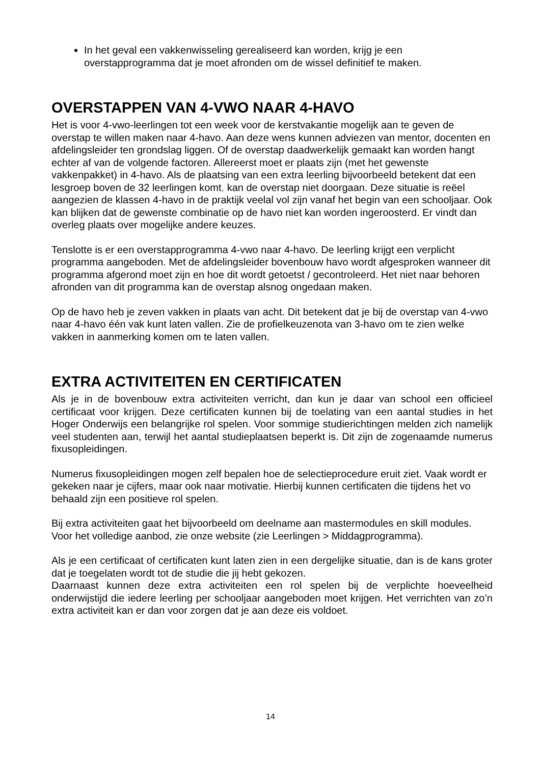In het geval een vakkenwisseling gerealiseerd kan worden, krijg je een overstapprogramma dat je moet afronden om de wissel definitief te maken.
OVERSTAPPEN VAN 4-VWO NAAR 4-HAVO
Het is voor 4-vwo-leerlingen tot een week voor de kerstvakantie mogelijk aan te geven de overstap te willen maken naar 4-havo. Aan deze wens kunnen adviezen van mentor, docenten en afdelingsleider ten grondslag liggen. Of de overstap daadwerkelijk gemaakt kan worden hangt echter af van de volgende factoren. Allereerst moet er plaats zijn (met het gewenste vakkenpakket) in 4-havo. Als de plaatsing van een extra leerling bijvoorbeeld betekent dat een lesgroep boven de 32 leerlingen komt, kan de overstap niet doorgaan. Deze situatie is reëel aangezien de klassen 4-havo in de praktijk veelal vol zijn vanaf het begin van een schooljaar. Ook kan blijken dat de gewenste combinatie op de havo niet kan worden ingeroosterd. Er vindt dan overleg plaats over mogelijke andere keuzes.
Tenslotte is er een overstapprogramma 4-vwo naar 4-havo. De leerling krijgt een verplicht programma aangeboden. Met de afdelingsleider bovenbouw havo wordt afgesproken wanneer dit programma afgerond moet zijn en hoe dit wordt getoetst / gecontroleerd. Het niet naar behoren afronden van dit programma kan de overstap alsnog ongedaan maken.
Op de havo heb je zeven vakken in plaats van acht. Dit betekent dat je bij de overstap van 4-vwo naar 4-havo één vak kunt laten vallen. Zie de profielkeuzenota van 3-havo om te zien welke vakken in aanmerking komen om te laten vallen.
EXTRA ACTIVITEITEN EN CERTIFICATEN
Als je in de bovenbouw extra activiteiten verricht, dan kun je daar van school een officieel certificaat voor krijgen. Deze certificaten kunnen bij de toelating van een aantal studies in het Hoger Onderwijs een belangrijke rol spelen. Voor sommige studierichtingen melden zich namelijk veel studenten aan, terwijl het aantal studieplaatsen beperkt is. Dit zijn de zogenaamde numerus fixusopleidingen.
Numerus fixusopleidingen mogen zelf bepalen hoe de selectieprocedure eruit ziet. Vaak wordt er gekeken naar je cijfers, maar ook naar motivatie. Hierbij kunnen certificaten die tijdens het vo behaald zijn een positieve rol spelen.
Bij extra activiteiten gaat het bijvoorbeeld om deelname aan mastermodules en skill modules. Voor het volledige aanbod, zie onze website (zie Leerlingen > Middagprogramma).
Als je een certificaat of certificaten kunt laten zien in een dergelijke situatie, dan is de kans groter dat je toegelaten wordt tot de studie die jij hebt gekozen.
Daarnaast kunnen deze extra activiteiten een rol spelen bij de verplichte hoeveelheid onderwijstijd die iedere leerling per schooljaar aangeboden moet krijgen. Het verrichten van zo’n extra activiteit kan er dan voor zorgen dat je aan deze eis voldoet.
14